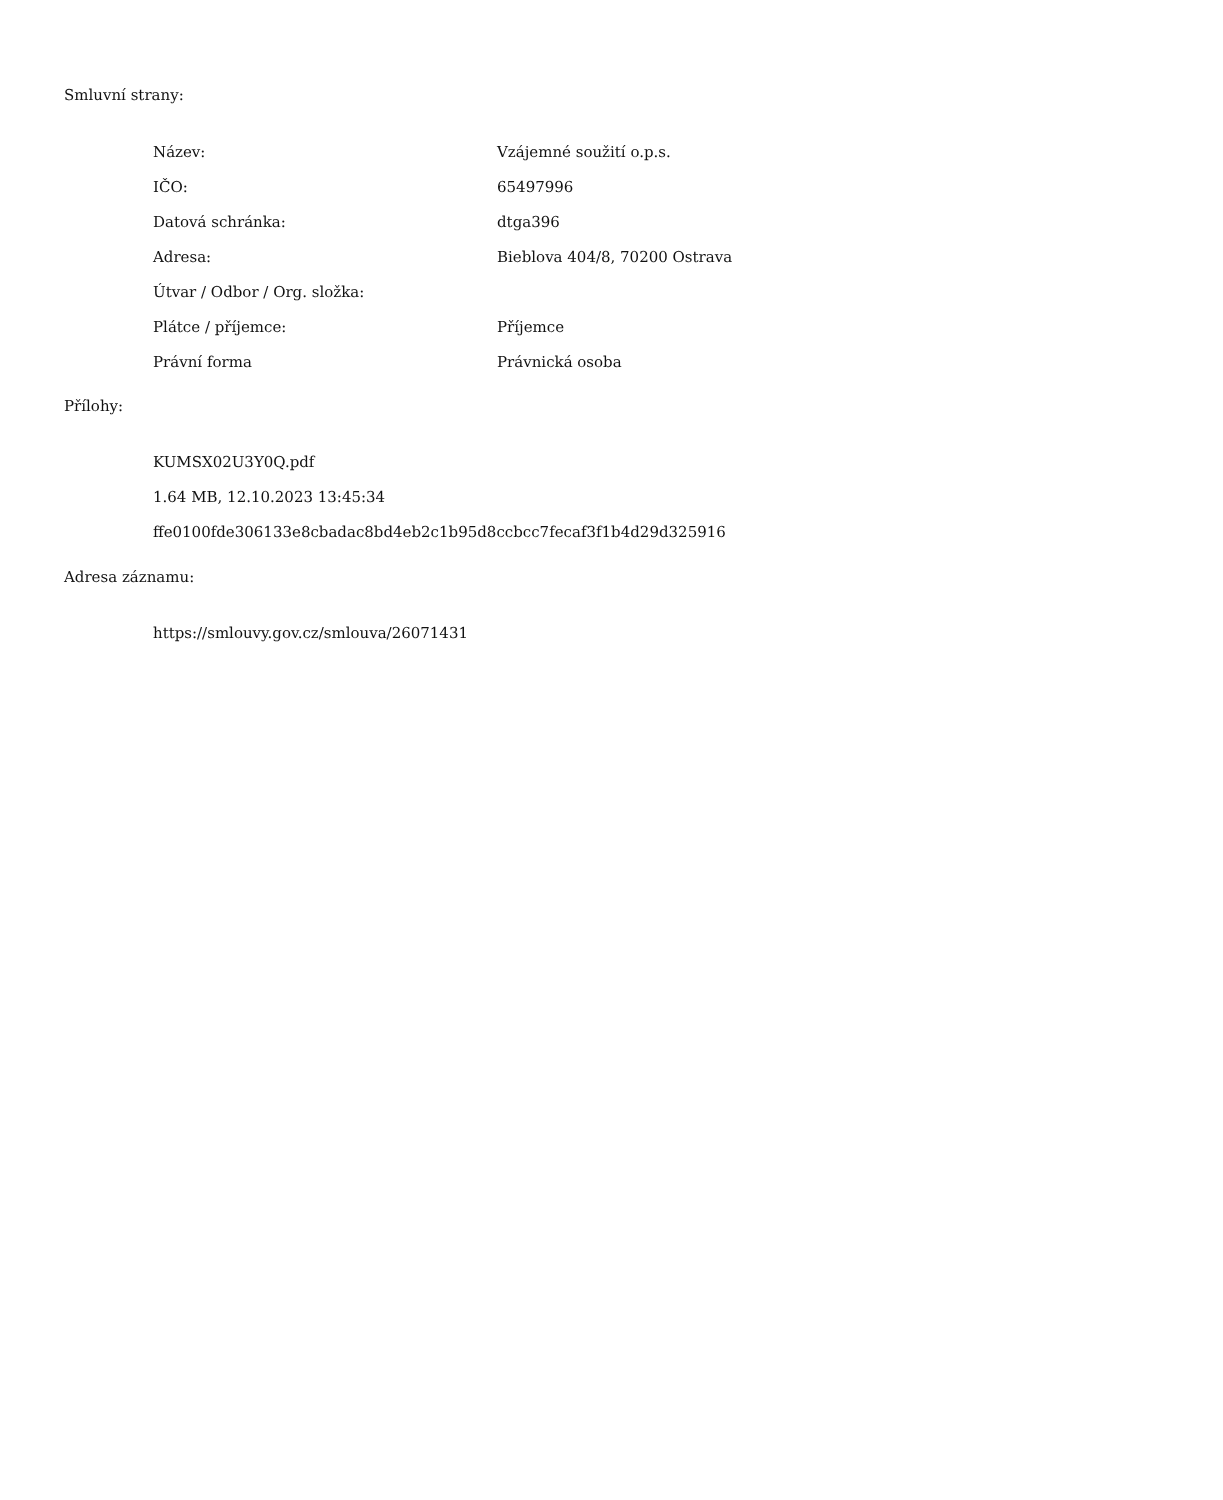Smluvní strany:
| Název: | Vzájemné soužití o.p.s. |
| IČO: | 65497996 |
| Datová schránka: | dtga396 |
| Adresa: | Bieblova 404/8, 70200 Ostrava |
| Útvar / Odbor / Org. složka: | |
| Plátce / příjemce: | Příjemce |
| Právní forma | Právnická osoba |
Přílohy:
KUMSX02U3Y0Q.pdf
1.64 MB, 12.10.2023 13:45:34
ffe0100fde306133e8cbadac8bd4eb2c1b95d8ccbcc7fecaf3f1b4d29d325916
Adresa záznamu:
https://smlouvy.gov.cz/smlouva/26071431